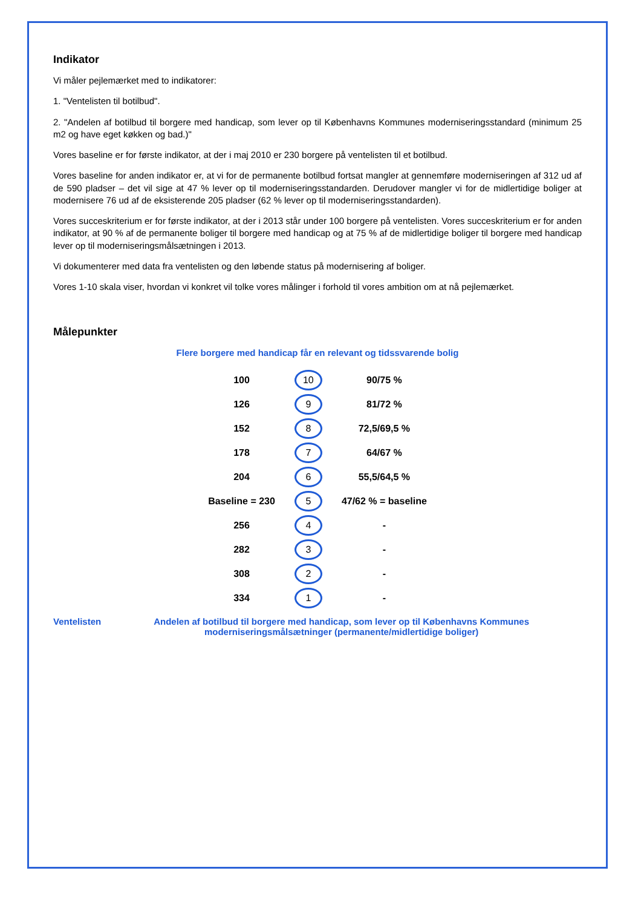Indikator
Vi måler pejlemærket med to indikatorer:
1. "Ventelisten til botilbud".
2. "Andelen af botilbud til borgere med handicap, som lever op til Københavns Kommunes moderniseringsstandard (minimum 25 m2 og have eget køkken og bad.)"
Vores baseline er for første indikator, at der i maj 2010 er 230 borgere på ventelisten til et botilbud.
Vores baseline for anden indikator er, at vi for de permanente botilbud fortsat mangler at gennemføre moderniseringen af 312 ud af de 590 pladser – det vil sige at 47 % lever op til moderniseringsstandarden. Derudover mangler vi for de midlertidige boliger at modernisere 76 ud af de eksisterende 205 pladser (62 % lever op til moderniseringsstandarden).
Vores succeskriterium er for første indikator, at der i 2013 står under 100 borgere på ventelisten. Vores succeskriterium er for anden indikator, at 90 % af de permanente boliger til borgere med handicap og at 75 % af de midlertidige boliger til borgere med handicap lever op til moderniseringsmålsætningen i 2013.
Vi dokumenterer med data fra ventelisten og den løbende status på modernisering af boliger.
Vores 1-10 skala viser, hvordan vi konkret vil tolke vores målinger i forhold til vores ambition om at nå pejlemærket.
Målepunkter
Flere borgere med handicap får en relevant og tidssvarende bolig
| 100 | 10 | 90/75 % |
| 126 | 9 | 81/72 % |
| 152 | 8 | 72,5/69,5 % |
| 178 | 7 | 64/67 % |
| 204 | 6 | 55,5/64,5 % |
| Baseline = 230 | 5 | 47/62 % = baseline |
| 256 | 4 | - |
| 282 | 3 | - |
| 308 | 2 | - |
| 334 | 1 | - |
Ventelisten Andelen af botilbud til borgere med handicap, som lever op til Københavns Kommunes moderniseringsmålsætninger (permanente/midlertidige boliger)